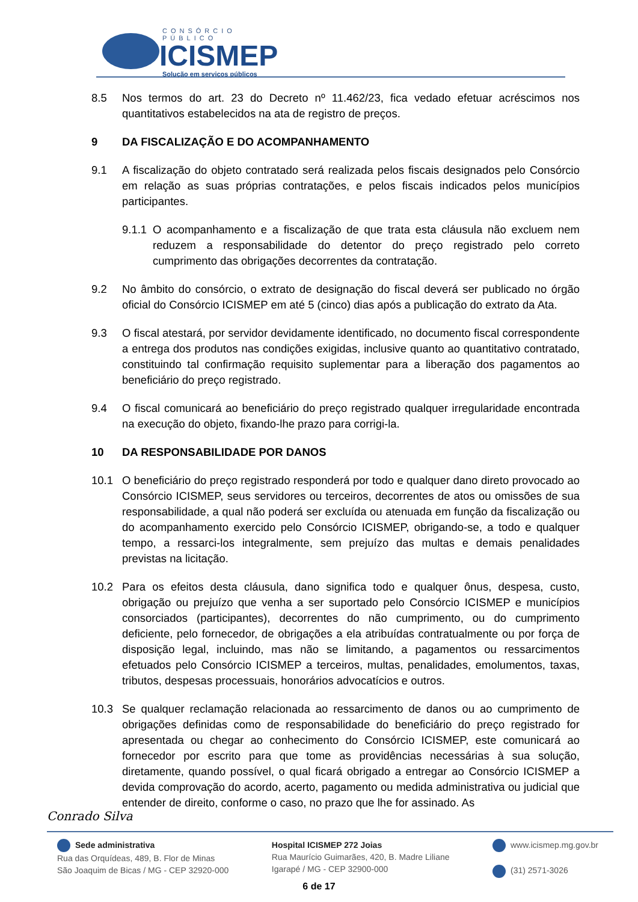CONSÓRCIO PÚBLICO
ICISMEP
Solução em serviços públicos
8.5 Nos termos do art. 23 do Decreto nº 11.462/23, fica vedado efetuar acréscimos nos quantitativos estabelecidos na ata de registro de preços.
9 DA FISCALIZAÇÃO E DO ACOMPANHAMENTO
9.1 A fiscalização do objeto contratado será realizada pelos fiscais designados pelo Consórcio em relação as suas próprias contratações, e pelos fiscais indicados pelos municípios participantes.
9.1.1
O acompanhamento e a fiscalização de que trata esta cláusula não excluem nem reduzem a responsabilidade do detentor do preço registrado pelo correto cumprimento das obrigações decorrentes da contratação.
9.2 No âmbito do consórcio, o extrato de designação do fiscal deverá ser publicado no órgão oficial do Consórcio ICISMEP em até 5 (cinco) dias após a publicação do extrato da Ata.
9.3 O fiscal atestará, por servidor devidamente identificado, no documento fiscal correspondente a entrega dos produtos nas condições exigidas, inclusive quanto ao quantitativo contratado, constituindo tal confirmação requisito suplementar para a liberação dos pagamentos ao beneficiário do preço registrado.
9.4 O fiscal comunicará ao beneficiário do preço registrado qualquer irregularidade encontrada na execução do objeto, fixando-lhe prazo para corrigi-la.
10 DA RESPONSABILIDADE POR DANOS
10.1 O beneficiário do preço registrado responderá por todo e qualquer dano direto provocado ao Consórcio ICISMEP, seus servidores ou terceiros, decorrentes de atos ou omissões de sua responsabilidade, a qual não poderá ser excluída ou atenuada em função da fiscalização ou do acompanhamento exercido pelo Consórcio ICISMEP, obrigando-se, a todo e qualquer tempo, a ressarci-los integralmente, sem prejuízo das multas e demais penalidades previstas na licitação.
10.2 Para os efeitos desta cláusula, dano significa todo e qualquer ônus, despesa, custo, obrigação ou prejuízo que venha a ser suportado pelo Consórcio ICISMEP e municípios consorciados (participantes), decorrentes do não cumprimento, ou do cumprimento deficiente, pelo fornecedor, de obrigações a ela atribuídas contratualmente ou por força de disposição legal, incluindo, mas não se limitando, a pagamentos ou ressarcimentos efetuados pelo Consórcio ICISMEP a terceiros, multas, penalidades, emolumentos, taxas, tributos, despesas processuais, honorários advocatícios e outros.
10.3 Se qualquer reclamação relacionada ao ressarcimento de danos ou ao cumprimento de obrigações definidas como de responsabilidade do beneficiário do preço registrado for apresentada ou chegar ao conhecimento do Consórcio ICISMEP, este comunicará ao fornecedor por escrito para que tome as providências necessárias à sua solução, diretamente, quando possível, o qual ficará obrigado a entregar ao Consórcio ICISMEP a devida comprovação do acordo, acerto, pagamento ou medida administrativa ou judicial que entender de direito, conforme o caso, no prazo que lhe for assinado. As
Conrado Silva
Sede administrativa
Rua das Orquídeas, 489, B. Flor de Minas
São Joaquim de Bicas / MG - CEP 32920-000
Hospital ICISMEP 272 Joias
Rua Maurício Guimarães, 420, B. Madre Liliane
Igarapé / MG - CEP 32900-000
www.icismep.mg.gov.br
(31) 2571-3026
6 de 17